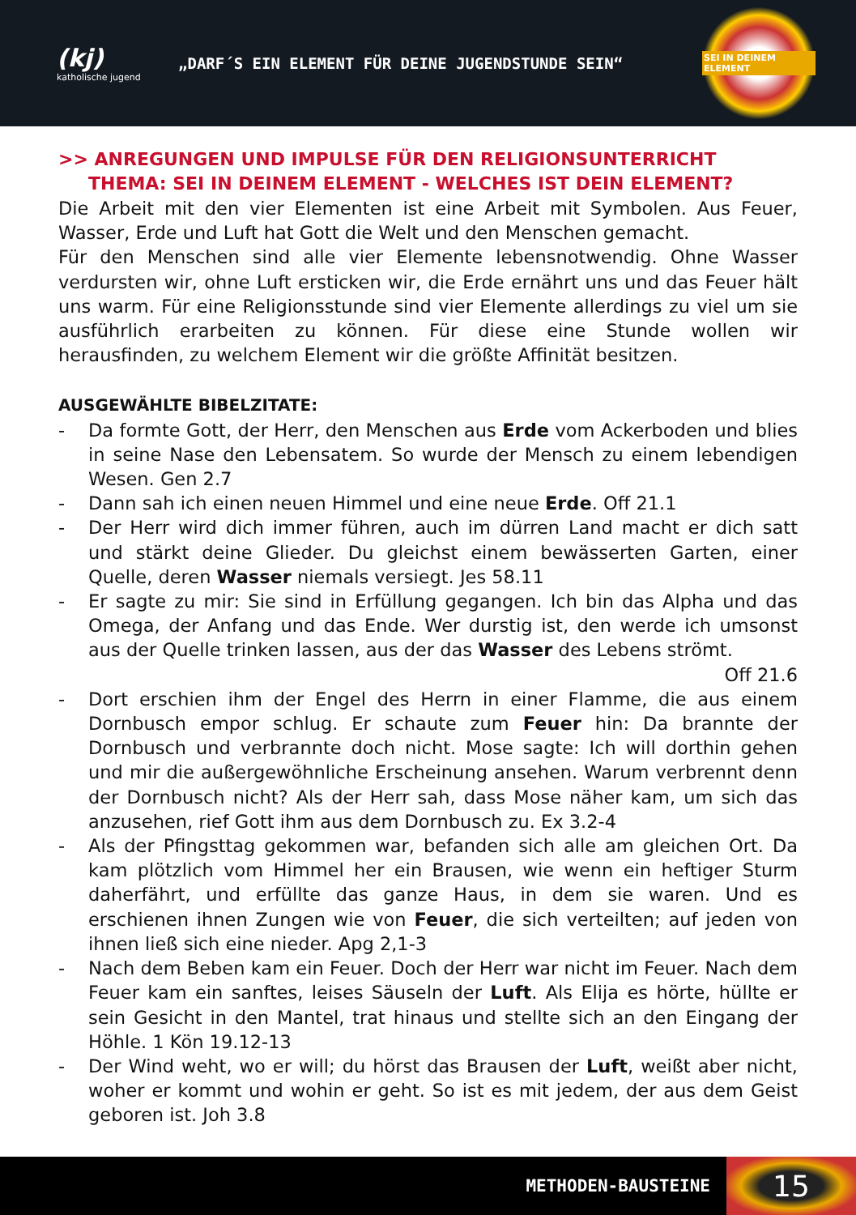(kj)
katholische jugend
„DARF´S EIN ELEMENT FÜR DEINE JUGENDSTUNDE SEIN“
SEI IN DEINEM ELEMENT
>> ANREGUNGEN UND IMPULSE FÜR DEN RELIGIONSUNTERRICHT
THEMA: SEI IN DEINEM ELEMENT - WELCHES IST DEIN ELEMENT?
Die Arbeit mit den vier Elementen ist eine Arbeit mit Symbolen. Aus Feuer, Wasser, Erde und Luft hat Gott die Welt und den Menschen gemacht.
Für den Menschen sind alle vier Elemente lebensnotwendig. Ohne Wasser verdursten wir, ohne Luft ersticken wir, die Erde ernährt uns und das Feuer hält uns warm. Für eine Religionsstunde sind vier Elemente allerdings zu viel um sie ausführlich erarbeiten zu können. Für diese eine Stunde wollen wir herausfinden, zu welchem Element wir die größte Affinität besitzen.
AUSGEWÄHLTE BIBELZITATE:
- Da formte Gott, der Herr, den Menschen aus Erde vom Ackerboden und blies in seine Nase den Lebensatem. So wurde der Mensch zu einem lebendigen Wesen. Gen 2.7
- Dann sah ich einen neuen Himmel und eine neue Erde. Off 21.1
- Der Herr wird dich immer führen, auch im dürren Land macht er dich satt und stärkt deine Glieder. Du gleichst einem bewässerten Garten, einer Quelle, deren Wasser niemals versiegt. Jes 58.11
- Er sagte zu mir: Sie sind in Erfüllung gegangen. Ich bin das Alpha und das Omega, der Anfang und das Ende. Wer durstig ist, den werde ich umsonst aus der Quelle trinken lassen, aus der das Wasser des Lebens strömt.
Off 21.6
- Dort erschien ihm der Engel des Herrn in einer Flamme, die aus einem Dornbusch empor schlug. Er schaute zum Feuer hin: Da brannte der Dornbusch und verbrannte doch nicht. Mose sagte: Ich will dorthin gehen und mir die außergewöhnliche Erscheinung ansehen. Warum verbrennt denn der Dornbusch nicht? Als der Herr sah, dass Mose näher kam, um sich das anzusehen, rief Gott ihm aus dem Dornbusch zu. Ex 3.2-4
- Als der Pfingsttag gekommen war, befanden sich alle am gleichen Ort. Da kam plötzlich vom Himmel her ein Brausen, wie wenn ein heftiger Sturm daherfährt, und erfüllte das ganze Haus, in dem sie waren. Und es erschienen ihnen Zungen wie von Feuer, die sich verteilten; auf jeden von ihnen ließ sich eine nieder. Apg 2,1-3
- Nach dem Beben kam ein Feuer. Doch der Herr war nicht im Feuer. Nach dem Feuer kam ein sanftes, leises Säuseln der Luft. Als Elija es hörte, hüllte er sein Gesicht in den Mantel, trat hinaus und stellte sich an den Eingang der Höhle. 1 Kön 19.12-13
- Der Wind weht, wo er will; du hörst das Brausen der Luft, weißt aber nicht, woher er kommt und wohin er geht. So ist es mit jedem, der aus dem Geist geboren ist. Joh 3.8
METHODEN-BAUSTEINE 15